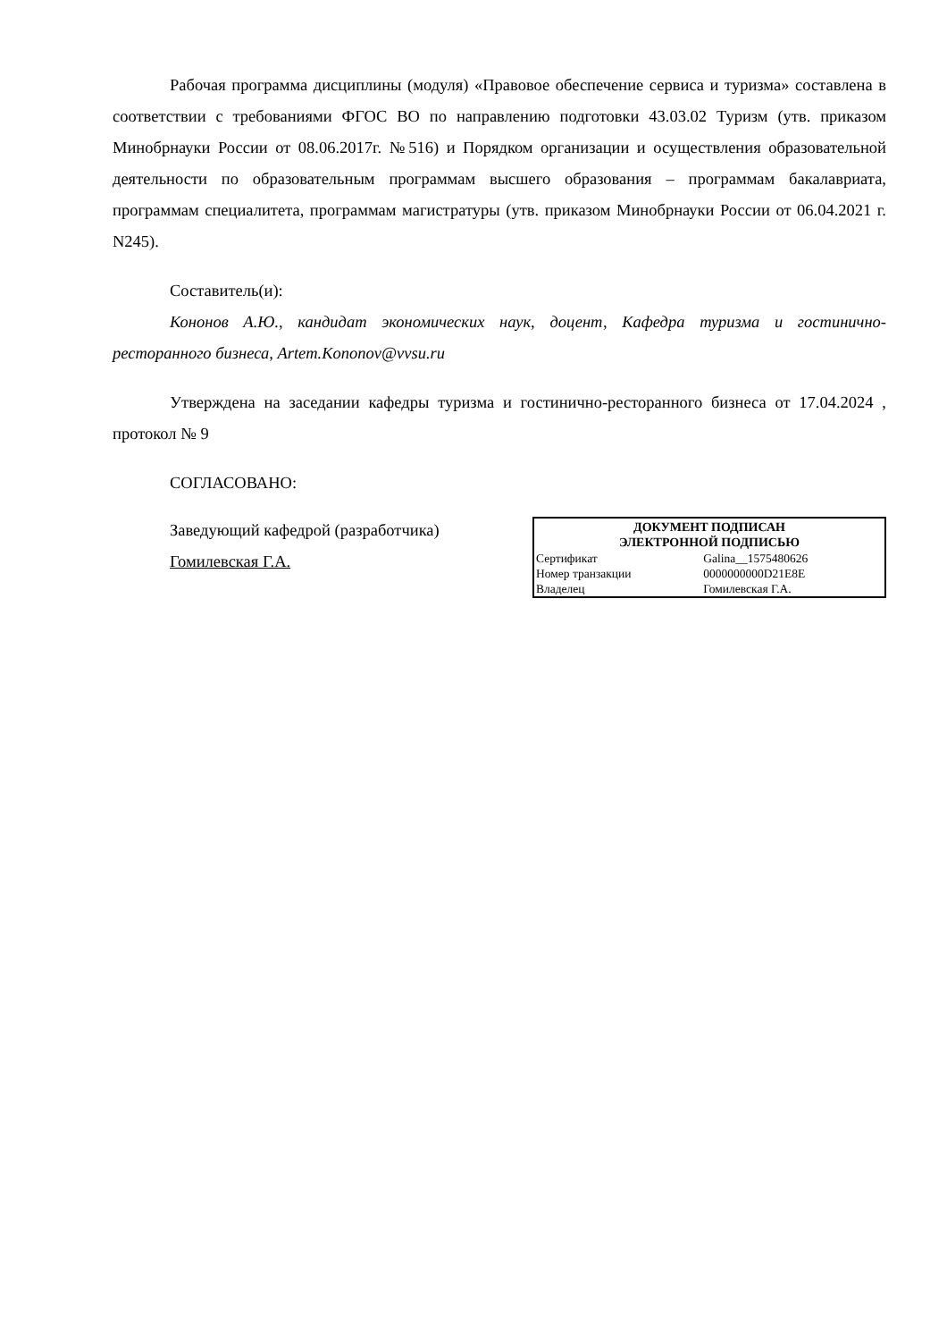Рабочая программа дисциплины (модуля) «Правовое обеспечение сервиса и туризма» составлена в соответствии с требованиями ФГОС ВО по направлению подготовки 43.03.02 Туризм (утв. приказом Минобрнауки России от 08.06.2017г. №516) и Порядком организации и осуществления образовательной деятельности по образовательным программам высшего образования – программам бакалавриата, программам специалитета, программам магистратуры (утв. приказом Минобрнауки России от 06.04.2021 г. N245).
Составитель(и):
Кононов А.Ю., кандидат экономических наук, доцент, Кафедра туризма и гостинично-ресторанного бизнеса, Artem.Kononov@vvsu.ru
Утверждена на заседании кафедры туризма и гостинично-ресторанного бизнеса от 17.04.2024 , протокол № 9
СОГЛАСОВАНО:
Заведующий кафедрой (разработчика)
Гомилевская Г.А.
| ДОКУМЕНТ ПОДПИСАН ЭЛЕКТРОННОЙ ПОДПИСЬЮ | |
| --- | --- |
| Сертификат | Galina__1575480626 |
| Номер транзакции | 0000000000D21E8E |
| Владелец | Гомилевская Г.А. |